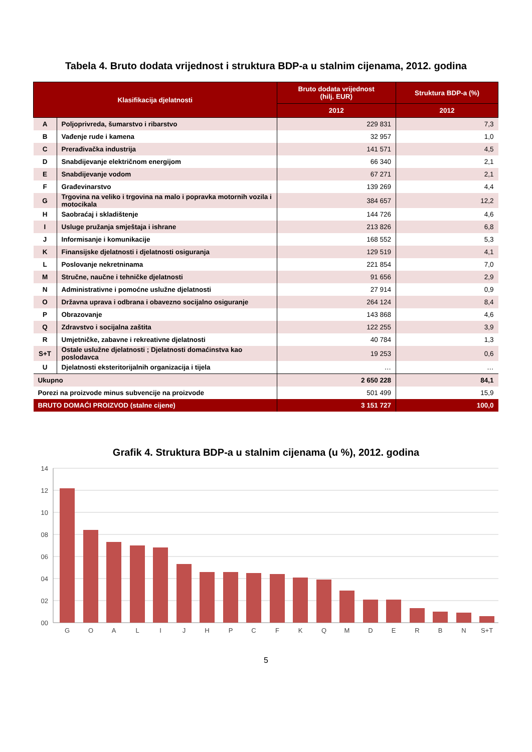Tabela 4. Bruto dodata vrijednost i struktura BDP-a u stalnim cijenama, 2012. godina
| Klasifikacija djelatnosti | | Bruto dodata vrijednost (hilj. EUR) | Struktura BDP-a (%) |
| --- | --- | --- | --- |
| | | 2012 | 2012 |
| A | Poljoprivreda, šumarstvo i ribarstvo | 229 831 | 7,3 |
| B | Vađenje rude i kamena | 32 957 | 1,0 |
| C | Prerađivačka industrija | 141 571 | 4,5 |
| D | Snabdijevanje električnom energijom | 66 340 | 2,1 |
| E | Snabdijevanje vodom | 67 271 | 2,1 |
| F | Građevinarstvo | 139 269 | 4,4 |
| G | Trgovina na veliko i trgovina na malo i popravka motornih vozila i motocikala | 384 657 | 12,2 |
| H | Saobraćaj i skladištenje | 144 726 | 4,6 |
| I | Usluge pružanja smještaja i ishrane | 213 826 | 6,8 |
| J | Informisanje i komunikacije | 168 552 | 5,3 |
| K | Finansijske djelatnosti i djelatnosti osiguranja | 129 519 | 4,1 |
| L | Poslovanje nekretninama | 221 854 | 7,0 |
| M | Stručne, naučne i tehničke djelatnosti | 91 656 | 2,9 |
| N | Administrativne i pomoćne uslužne djelatnosti | 27 914 | 0,9 |
| O | Državna uprava i odbrana i obavezno socijalno osiguranje | 264 124 | 8,4 |
| P | Obrazovanje | 143 868 | 4,6 |
| Q | Zdravstvo i socijalna zaštita | 122 255 | 3,9 |
| R | Umjetničke, zabavne i rekreativne djelatnosti | 40 784 | 1,3 |
| S+T | Ostale uslužne djelatnosti ; Djelatnosti domaćinstva kao poslodavca | 19 253 | 0,6 |
| U | Djelatnosti eksteritorijalnih organizacija i tijela | … | … |
| Ukupno | | 2 650 228 | 84,1 |
| Porezi na proizvode minus subvencije na proizvode | | 501 499 | 15,9 |
| BRUTO DOMAĆI PROIZVOD (stalne cijene) | | 3 151 727 | 100,0 |
Grafik 4. Struktura BDP-a u stalnim cijenama (u %), 2012. godina
14
12
10
08
06
04
02
00
G
O
A
L
I
J
H
P
C
F
K
Q
M
D
E
R
B
N
S+T
5